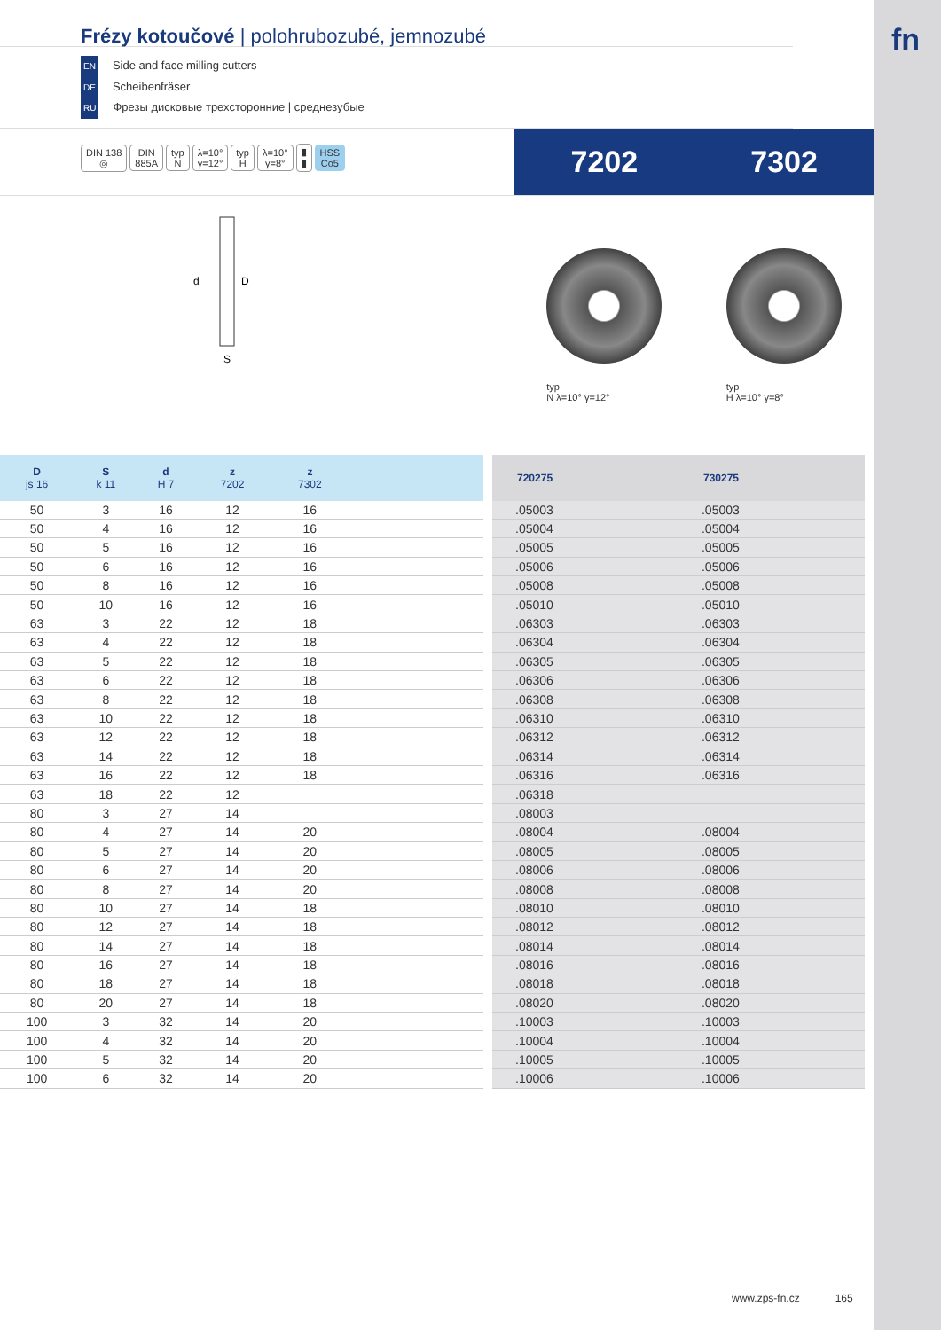fn
Frézy kotoučové | polohrubozubé, jemnozubé
EN Side and face milling cutters
DE Scheibenfräser
RU Фрезы дисковые трехсторонние | среднезубые
DIN 138
◎ DIN
885A typ
N λ=10°
γ=12° typ
H λ=10°
γ=8° ▮
▮ HSS
Co5
7202 7302
d
D
S
typ
N λ=10° γ=12°
typ
H λ=10° γ=8°
| D js 16 | S k 11 | d H 7 | z 7202 | z 7302 | | | 720275 | 730275 |
| 50 | 3 | 16 | 12 | 16 | | | .05003 | .05003 |
| 50 | 4 | 16 | 12 | 16 | | | .05004 | .05004 |
| 50 | 5 | 16 | 12 | 16 | | | .05005 | .05005 |
| 50 | 6 | 16 | 12 | 16 | | | .05006 | .05006 |
| 50 | 8 | 16 | 12 | 16 | | | .05008 | .05008 |
| 50 | 10 | 16 | 12 | 16 | | | .05010 | .05010 |
| 63 | 3 | 22 | 12 | 18 | | | .06303 | .06303 |
| 63 | 4 | 22 | 12 | 18 | | | .06304 | .06304 |
| 63 | 5 | 22 | 12 | 18 | | | .06305 | .06305 |
| 63 | 6 | 22 | 12 | 18 | | | .06306 | .06306 |
| 63 | 8 | 22 | 12 | 18 | | | .06308 | .06308 |
| 63 | 10 | 22 | 12 | 18 | | | .06310 | .06310 |
| 63 | 12 | 22 | 12 | 18 | | | .06312 | .06312 |
| 63 | 14 | 22 | 12 | 18 | | | .06314 | .06314 |
| 63 | 16 | 22 | 12 | 18 | | | .06316 | .06316 |
| 63 | 18 | 22 | 12 | | | | .06318 | |
| 80 | 3 | 27 | 14 | | | | .08003 | |
| 80 | 4 | 27 | 14 | 20 | | | .08004 | .08004 |
| 80 | 5 | 27 | 14 | 20 | | | .08005 | .08005 |
| 80 | 6 | 27 | 14 | 20 | | | .08006 | .08006 |
| 80 | 8 | 27 | 14 | 20 | | | .08008 | .08008 |
| 80 | 10 | 27 | 14 | 18 | | | .08010 | .08010 |
| 80 | 12 | 27 | 14 | 18 | | | .08012 | .08012 |
| 80 | 14 | 27 | 14 | 18 | | | .08014 | .08014 |
| 80 | 16 | 27 | 14 | 18 | | | .08016 | .08016 |
| 80 | 18 | 27 | 14 | 18 | | | .08018 | .08018 |
| 80 | 20 | 27 | 14 | 18 | | | .08020 | .08020 |
| 100 | 3 | 32 | 14 | 20 | | | .10003 | .10003 |
| 100 | 4 | 32 | 14 | 20 | | | .10004 | .10004 |
| 100 | 5 | 32 | 14 | 20 | | | .10005 | .10005 |
| 100 | 6 | 32 | 14 | 20 | | | .10006 | .10006 |
www.zps-fn.cz 165